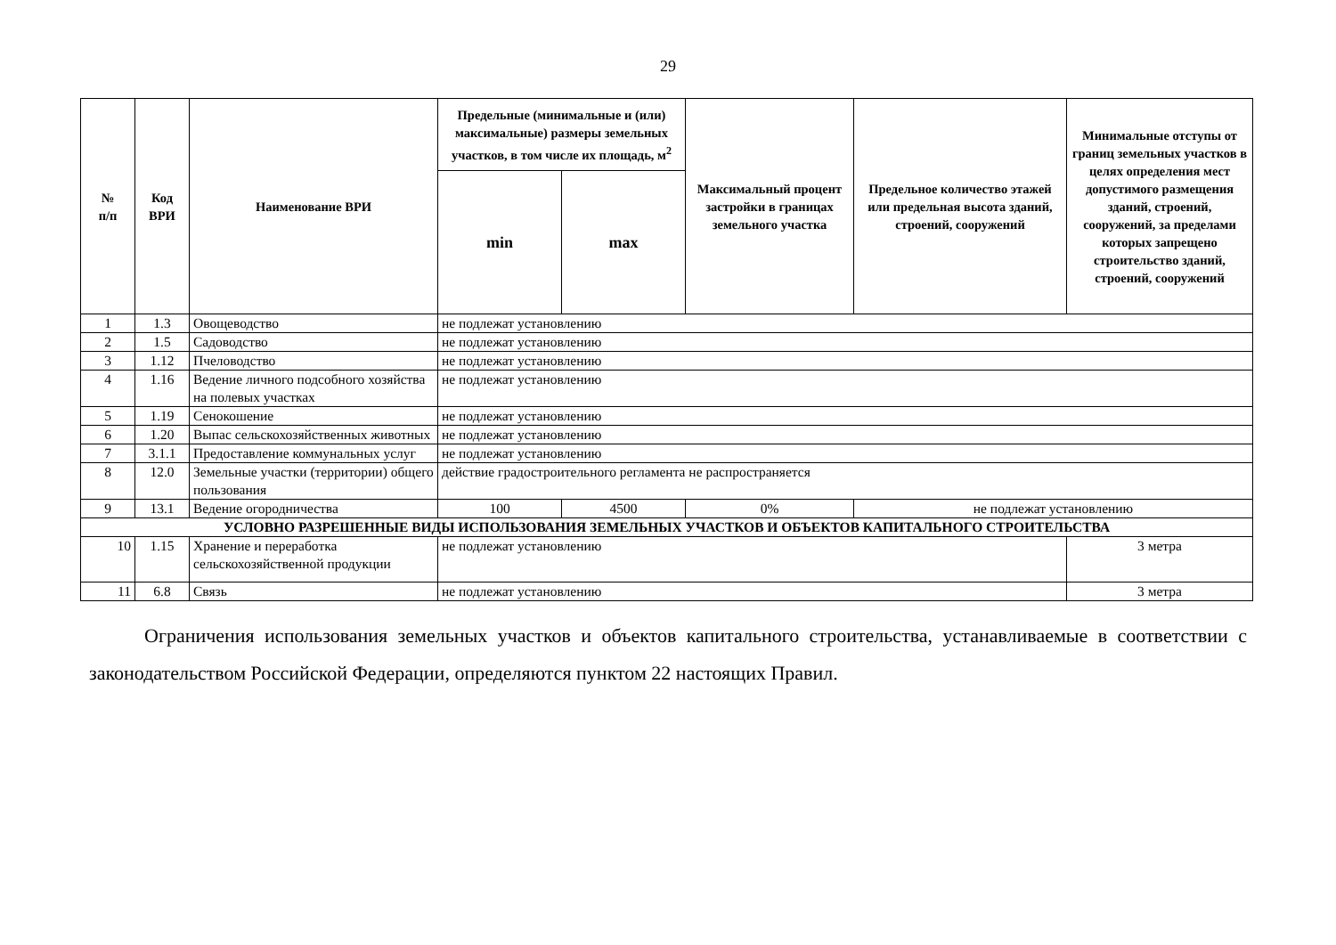29
| № п/п | Код ВРИ | Наименование ВРИ | Предельные (минимальные и (или) максимальные) размеры земельных участков, в том числе их площадь, м<sup>2</sup> | | Максимальный процент застройки в границах земельного участка | Предельное количество этажей или предельная высота зданий, строений, сооружений | Минимальные отступы от границ земельных участков в целях определения мест допустимого размещения зданий, строений, сооружений, за пределами которых запрещено строительство зданий, строений, сооружений |
| --- | --- | --- | --- | --- | --- | --- | --- |
| | | | min | max | | | |
| 1 | 1.3 | Овощеводство | не подлежат установлению | | | | |
| 2 | 1.5 | Садоводство | не подлежат установлению | | | | |
| 3 | 1.12 | Пчеловодство | не подлежат установлению | | | | |
| 4 | 1.16 | Ведение личного подсобного хозяйства на полевых участках | не подлежат установлению | | | | |
| 5 | 1.19 | Сенокошение | не подлежат установлению | | | | |
| 6 | 1.20 | Выпас сельскохозяйственных животных | не подлежат установлению | | | | |
| 7 | 3.1.1 | Предоставление коммунальных услуг | не подлежат установлению | | | | |
| 8 | 12.0 | Земельные участки (территории) общего пользования | действие градостроительного регламента не распространяется | | | | |
| 9 | 13.1 | Ведение огородничества | 100 | 4500 | 0% | не подлежат установлению | |
| УСЛОВНО РАЗРЕШЕННЫЕ ВИДЫ ИСПОЛЬЗОВАНИЯ ЗЕМЕЛЬНЫХ УЧАСТКОВ И ОБЪЕКТОВ КАПИТАЛЬНОГО СТРОИТЕЛЬСТВА | | | | | | | |
| 10 | 1.15 | Хранение и переработка сельскохозяйственной продукции | не подлежат установлению | | | | 3 метра |
| 11 | 6.8 | Связь | не подлежат установлению | | | | 3 метра |
Ограничения использования земельных участков и объектов капитального строительства, устанавливаемые в соответствии с законодательством Российской Федерации, определяются пунктом 22 настоящих Правил.